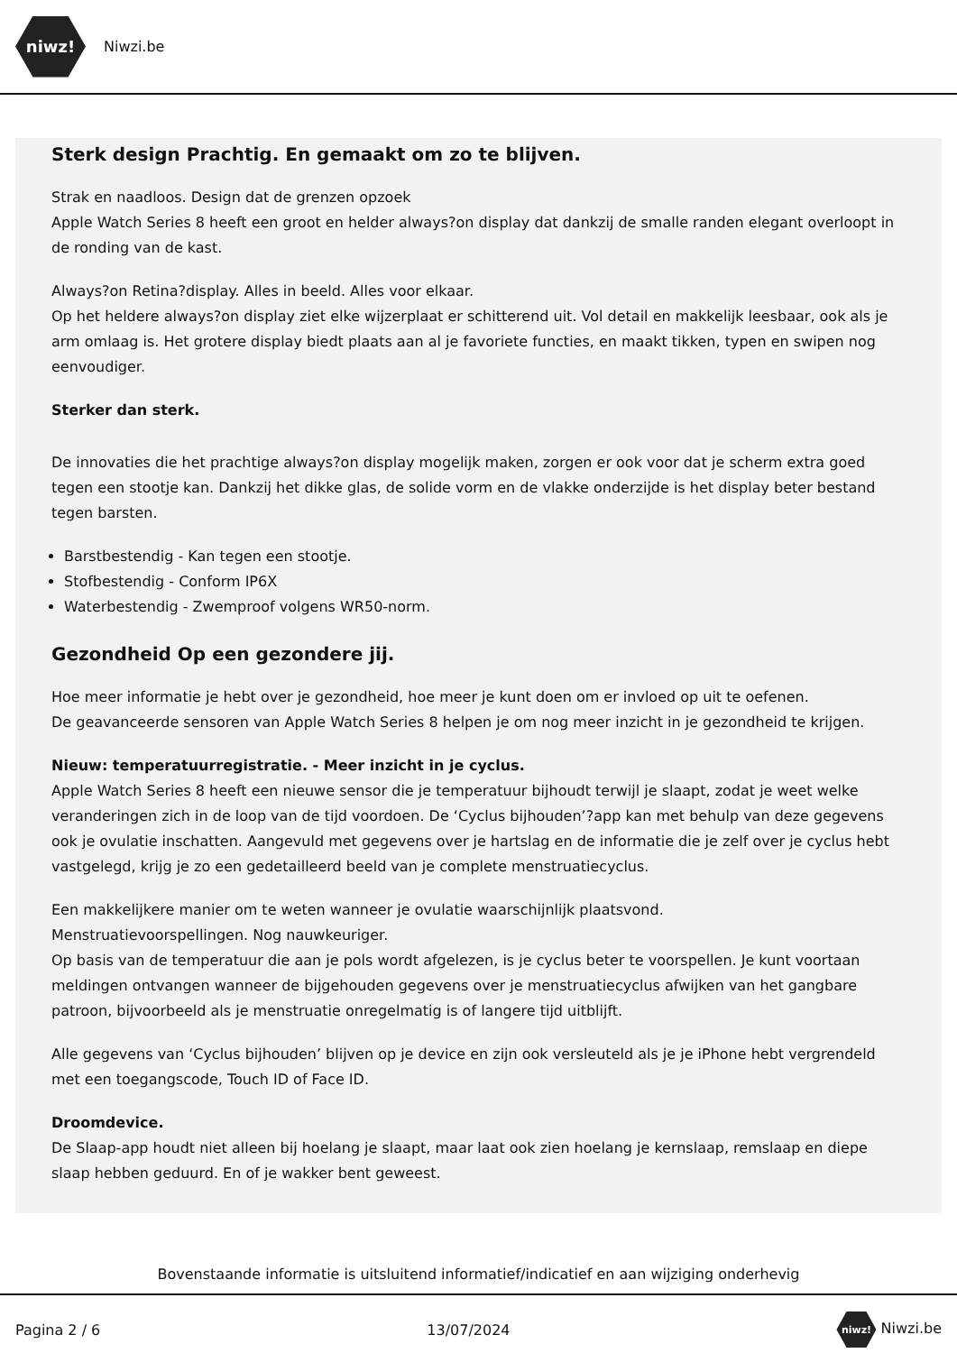niwz!
Niwzi.be
Sterk design Prachtig. En gemaakt om zo te blijven.
Strak en naadloos. Design dat de grenzen opzoek
Apple Watch Series 8 heeft een groot en helder always?on display dat dankzij de smalle randen elegant overloopt in de ronding van de kast.
Always?on Retina?display. Alles in beeld. Alles voor elkaar.
Op het heldere always?on display ziet elke wijzerplaat er schitterend uit. Vol detail en makkelijk leesbaar, ook als je arm omlaag is. Het grotere display biedt plaats aan al je favoriete functies, en maakt tikken, typen en swipen nog eenvoudiger.
Sterker dan sterk.
De innovaties die het prachtige always?on display mogelijk maken, zorgen er ook voor dat je scherm extra goed tegen een stootje kan. Dankzij het dikke glas, de solide vorm en de vlakke onderzijde is het display beter bestand tegen barsten.
Barstbestendig - Kan tegen een stootje.
Stofbestendig - Conform IP6X
Waterbestendig - Zwemproof volgens WR50-norm.
Gezondheid Op een gezondere jij.
Hoe meer informatie je hebt over je gezondheid, hoe meer je kunt doen om er invloed op uit te oefenen.
De geavanceerde sensoren van Apple Watch Series 8 helpen je om nog meer inzicht in je gezondheid te krijgen.
Nieuw: temperatuurregistratie. - Meer inzicht in je cyclus.
Apple Watch Series 8 heeft een nieuwe sensor die je temperatuur bijhoudt terwijl je slaapt, zodat je weet welke veranderingen zich in de loop van de tijd voordoen. De ‘Cyclus bijhouden’?app kan met behulp van deze gegevens ook je ovulatie inschatten. Aangevuld met gegevens over je hartslag en de informatie die je zelf over je cyclus hebt vastgelegd, krijg je zo een gedetailleerd beeld van je complete menstruatiecyclus.
Een makkelijkere manier om te weten wanneer je ovulatie waarschijnlijk plaatsvond.
Menstruatievoorspellingen. Nog nauwkeuriger.
Op basis van de temperatuur die aan je pols wordt afgelezen, is je cyclus beter te voorspellen. Je kunt voortaan meldingen ontvangen wanneer de bijgehouden gegevens over je menstruatiecyclus afwijken van het gangbare patroon, bijvoorbeeld als je menstruatie onregelmatig is of langere tijd uitblijft.
Alle gegevens van ‘Cyclus bijhouden’ blijven op je device en zijn ook versleuteld als je je iPhone hebt vergrendeld met een toegangscode, Touch ID of Face ID.
Droomdevice.
De Slaap-app houdt niet alleen bij hoelang je slaapt, maar laat ook zien hoelang je kernslaap, remslaap en diepe slaap hebben geduurd. En of je wakker bent geweest.
Bovenstaande informatie is uitsluitend informatief/indicatief en aan wijziging onderhevig
Pagina 2 / 6 13/07/2024 niwz! Niwzi.be